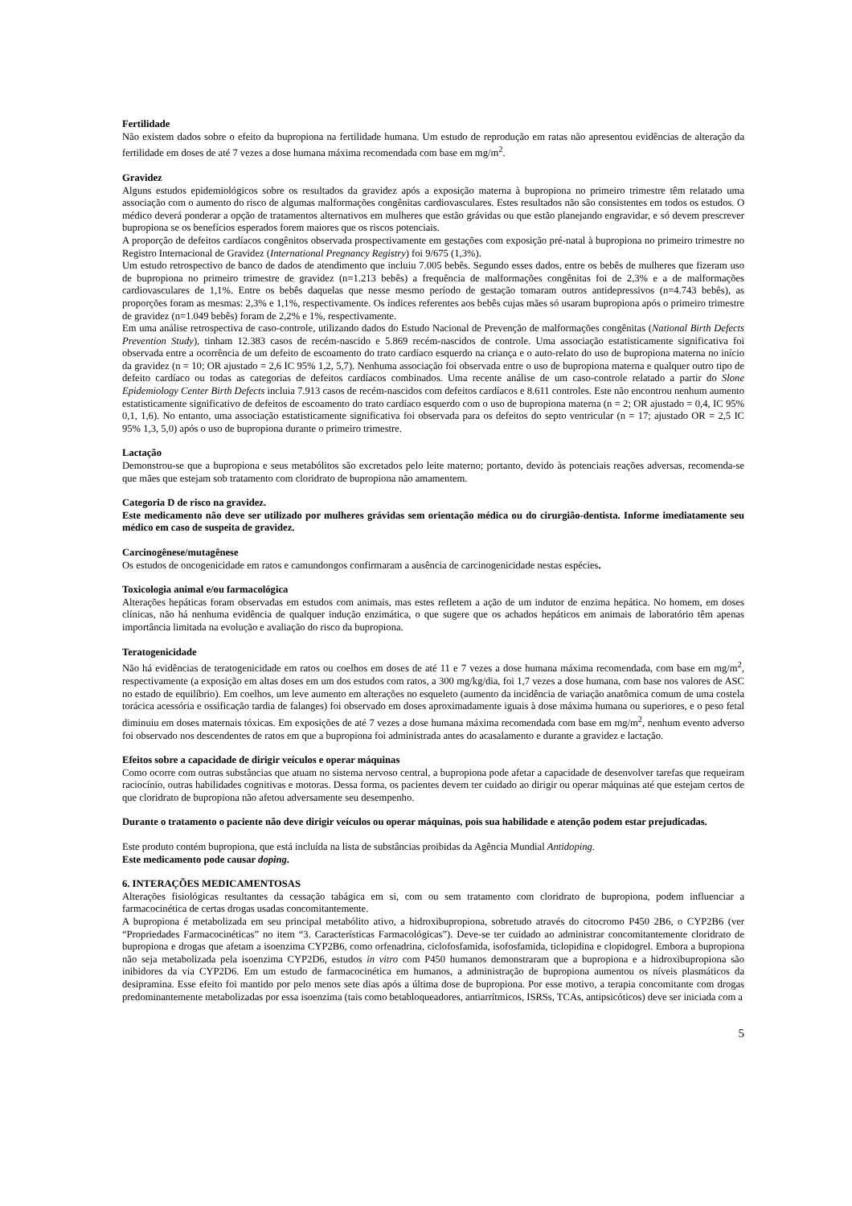Fertilidade
Não existem dados sobre o efeito da bupropiona na fertilidade humana. Um estudo de reprodução em ratas não apresentou evidências de alteração da fertilidade em doses de até 7 vezes a dose humana máxima recomendada com base em mg/m<sup>2</sup>.
Gravidez
Alguns estudos epidemiológicos sobre os resultados da gravidez após a exposição materna à bupropiona no primeiro trimestre têm relatado uma associação com o aumento do risco de algumas malformações congênitas cardiovasculares. Estes resultados não são consistentes em todos os estudos. O médico deverá ponderar a opção de tratamentos alternativos em mulheres que estão grávidas ou que estão planejando engravidar, e só devem prescrever bupropiona se os benefícios esperados forem maiores que os riscos potenciais.
A proporção de defeitos cardíacos congênitos observada prospectivamente em gestações com exposição pré-natal à bupropiona no primeiro trimestre no Registro Internacional de Gravidez (International Pregnancy Registry) foi 9/675 (1,3%).
Um estudo retrospectivo de banco de dados de atendimento que incluiu 7.005 bebês. Segundo esses dados, entre os bebês de mulheres que fizeram uso de bupropiona no primeiro trimestre de gravidez (n=1.213 bebês) a frequência de malformações congênitas foi de 2,3% e a de malformações cardiovasculares de 1,1%. Entre os bebês daquelas que nesse mesmo período de gestação tomaram outros antidepressivos (n=4.743 bebês), as proporções foram as mesmas: 2,3% e 1,1%, respectivamente. Os índices referentes aos bebês cujas mães só usaram bupropiona após o primeiro trimestre de gravidez (n=1.049 bebês) foram de 2,2% e 1%, respectivamente.
Em uma análise retrospectiva de caso-controle, utilizando dados do Estudo Nacional de Prevenção de malformações congênitas (National Birth Defects Prevention Study), tinham 12.383 casos de recém-nascido e 5.869 recém-nascidos de controle. Uma associação estatisticamente significativa foi observada entre a ocorrência de um defeito de escoamento do trato cardíaco esquerdo na criança e o auto-relato do uso de bupropiona materna no início da gravidez (n = 10; OR ajustado = 2,6 IC 95% 1,2, 5,7). Nenhuma associação foi observada entre o uso de bupropiona materna e qualquer outro tipo de defeito cardíaco ou todas as categorias de defeitos cardíacos combinados. Uma recente análise de um caso-controle relatado a partir do Slone Epidemiology Center Birth Defects incluia 7.913 casos de recém-nascidos com defeitos cardíacos e 8.611 controles. Este não encontrou nenhum aumento estatisticamente significativo de defeitos de escoamento do trato cardíaco esquerdo com o uso de bupropiona materna (n = 2; OR ajustado = 0,4, IC 95% 0,1, 1,6). No entanto, uma associação estatisticamente significativa foi observada para os defeitos do septo ventricular (n = 17; ajustado OR = 2,5 IC 95% 1,3, 5,0) após o uso de bupropiona durante o primeiro trimestre.
Lactação
Demonstrou-se que a bupropiona e seus metabólitos são excretados pelo leite materno; portanto, devido às potenciais reações adversas, recomenda-se que mães que estejam sob tratamento com cloridrato de bupropiona não amamentem.
Categoria D de risco na gravidez.
Este medicamento não deve ser utilizado por mulheres grávidas sem orientação médica ou do cirurgião-dentista. Informe imediatamente seu médico em caso de suspeita de gravidez.
Carcinogênese/mutagênese
Os estudos de oncogenicidade em ratos e camundongos confirmaram a ausência de carcinogenicidade nestas espécies.
Toxicologia animal e/ou farmacológica
Alterações hepáticas foram observadas em estudos com animais, mas estes refletem a ação de um indutor de enzima hepática. No homem, em doses clínicas, não há nenhuma evidência de qualquer indução enzimática, o que sugere que os achados hepáticos em animais de laboratório têm apenas importância limitada na evolução e avaliação do risco da bupropiona.
Teratogenicidade
Não há evidências de teratogenicidade em ratos ou coelhos em doses de até 11 e 7 vezes a dose humana máxima recomendada, com base em mg/m<sup>2</sup>, respectivamente (a exposição em altas doses em um dos estudos com ratos, a 300 mg/kg/dia, foi 1,7 vezes a dose humana, com base nos valores de ASC no estado de equilíbrio). Em coelhos, um leve aumento em alterações no esqueleto (aumento da incidência de variação anatômica comum de uma costela torácica acessória e ossificação tardia de falanges) foi observado em doses aproximadamente iguais à dose máxima humana ou superiores, e o peso fetal diminuiu em doses maternais tóxicas. Em exposições de até 7 vezes a dose humana máxima recomendada com base em mg/m<sup>2</sup>, nenhum evento adverso foi observado nos descendentes de ratos em que a bupropiona foi administrada antes do acasalamento e durante a gravidez e lactação.
Efeitos sobre a capacidade de dirigir veículos e operar máquinas
Como ocorre com outras substâncias que atuam no sistema nervoso central, a bupropiona pode afetar a capacidade de desenvolver tarefas que requeiram raciocínio, outras habilidades cognitivas e motoras. Dessa forma, os pacientes devem ter cuidado ao dirigir ou operar máquinas até que estejam certos de que cloridrato de bupropiona não afetou adversamente seu desempenho.
Durante o tratamento o paciente não deve dirigir veículos ou operar máquinas, pois sua habilidade e atenção podem estar prejudicadas.
Este produto contém bupropiona, que está incluída na lista de substâncias proibidas da Agência Mundial Antidoping.
Este medicamento pode causar doping.
6. INTERAÇÕES MEDICAMENTOSAS
Alterações fisiológicas resultantes da cessação tabágica em si, com ou sem tratamento com cloridrato de bupropiona, podem influenciar a farmacocinética de certas drogas usadas concomitantemente.
A bupropiona é metabolizada em seu principal metabólito ativo, a hidroxibupropiona, sobretudo através do citocromo P450 2B6, o CYP2B6 (ver “Propriedades Farmacocinéticas” no item “3. Características Farmacológicas”). Deve-se ter cuidado ao administrar concomitantemente cloridrato de bupropiona e drogas que afetam a isoenzima CYP2B6, como orfenadrina, ciclofosfamida, isofosfamida, ticlopidina e clopidogrel. Embora a bupropiona não seja metabolizada pela isoenzima CYP2D6, estudos in vitro com P450 humanos demonstraram que a bupropiona e a hidroxibupropiona são inibidores da via CYP2D6. Em um estudo de farmacocinética em humanos, a administração de bupropiona aumentou os níveis plasmáticos da desipramina. Esse efeito foi mantido por pelo menos sete dias após a última dose de bupropiona. Por esse motivo, a terapia concomitante com drogas predominantemente metabolizadas por essa isoenzima (tais como betabloqueadores, antiarrítmicos, ISRSs, TCAs, antipsicóticos) deve ser iniciada com a
5